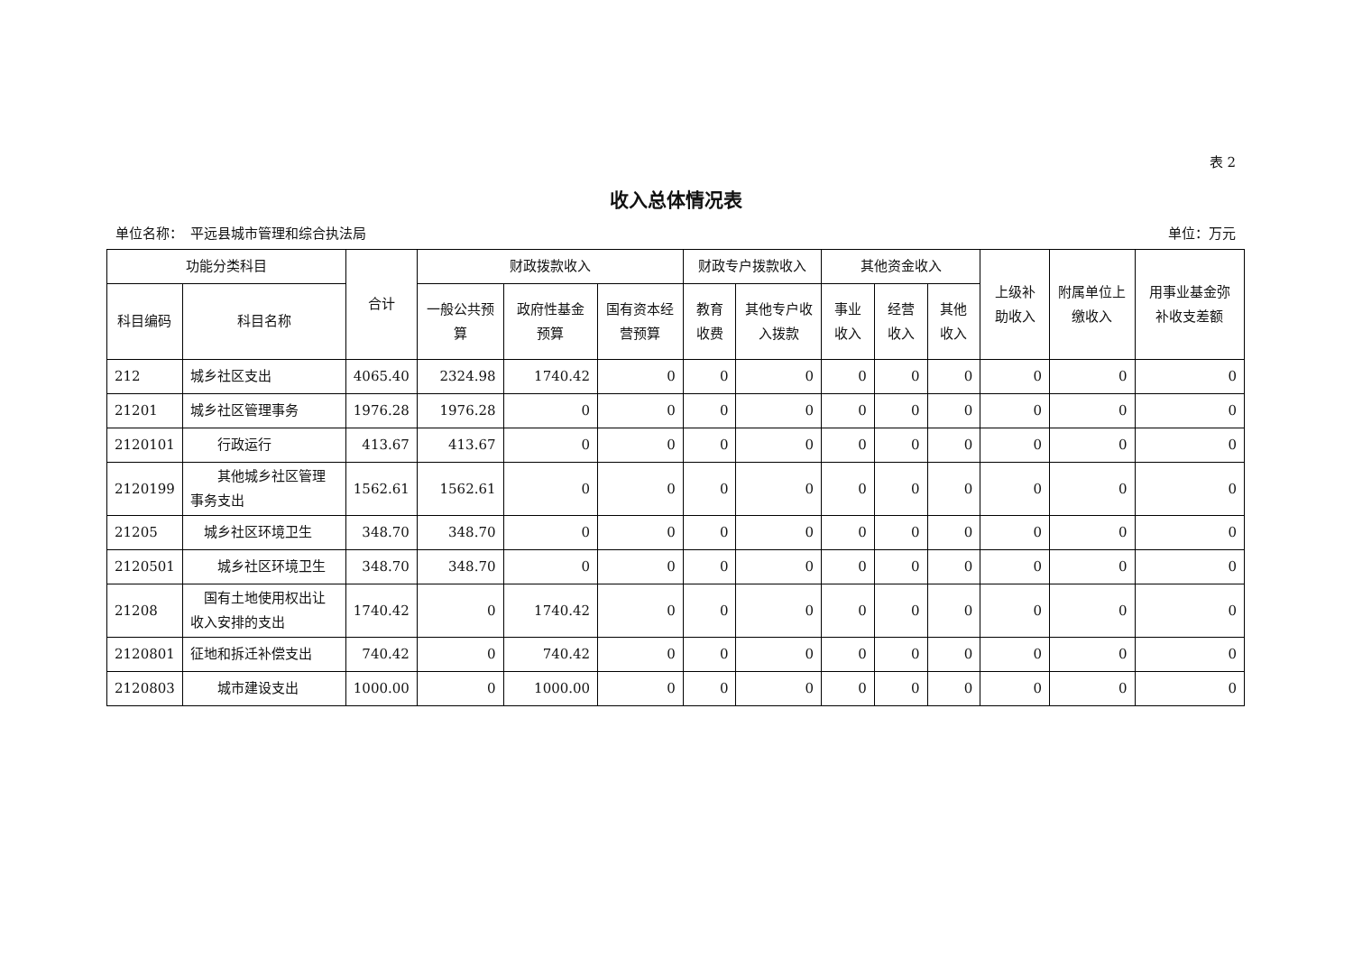表 2
收入总体情况表
单位名称：　平远县城市管理和综合执法局 单位：万元
| 功能分类科目 | | 合计 | 财政拨款收入 | | | 财政专户拨款收入 | | 其他资金收入 | | | 上级补助收入 | 附属单位上缴收入 | 用事业基金弥补收支差额 |
| --- | --- | --- | --- | --- | --- | --- | --- | --- | --- | --- | --- | --- | --- |
| 科目编码 | 科目名称 | | 一般公共预算 | 政府性基金预算 | 国有资本经营预算 | 教育收费 | 其他专户收入拨款 | 事业收入 | 经营收入 | 其他收入 | | | |
| 212 | 城乡社区支出 | 4065.40 | 2324.98 | 1740.42 | 0 | 0 | 0 | 0 | 0 | 0 | 0 | 0 | 0 |
| 21201 | 城乡社区管理事务 | 1976.28 | 1976.28 | 0 | 0 | 0 | 0 | 0 | 0 | 0 | 0 | 0 | 0 |
| 2120101 | 行政运行 | 413.67 | 413.67 | 0 | 0 | 0 | 0 | 0 | 0 | 0 | 0 | 0 | 0 |
| 2120199 | 其他城乡社区管理事务支出 | 1562.61 | 1562.61 | 0 | 0 | 0 | 0 | 0 | 0 | 0 | 0 | 0 | 0 |
| 21205 | 城乡社区环境卫生 | 348.70 | 348.70 | 0 | 0 | 0 | 0 | 0 | 0 | 0 | 0 | 0 | 0 |
| 2120501 | 城乡社区环境卫生 | 348.70 | 348.70 | 0 | 0 | 0 | 0 | 0 | 0 | 0 | 0 | 0 | 0 |
| 21208 | 国有土地使用权出让收入安排的支出 | 1740.42 | 0 | 1740.42 | 0 | 0 | 0 | 0 | 0 | 0 | 0 | 0 | 0 |
| 2120801 | 征地和拆迁补偿支出 | 740.42 | 0 | 740.42 | 0 | 0 | 0 | 0 | 0 | 0 | 0 | 0 | 0 |
| 2120803 | 城市建设支出 | 1000.00 | 0 | 1000.00 | 0 | 0 | 0 | 0 | 0 | 0 | 0 | 0 | 0 |